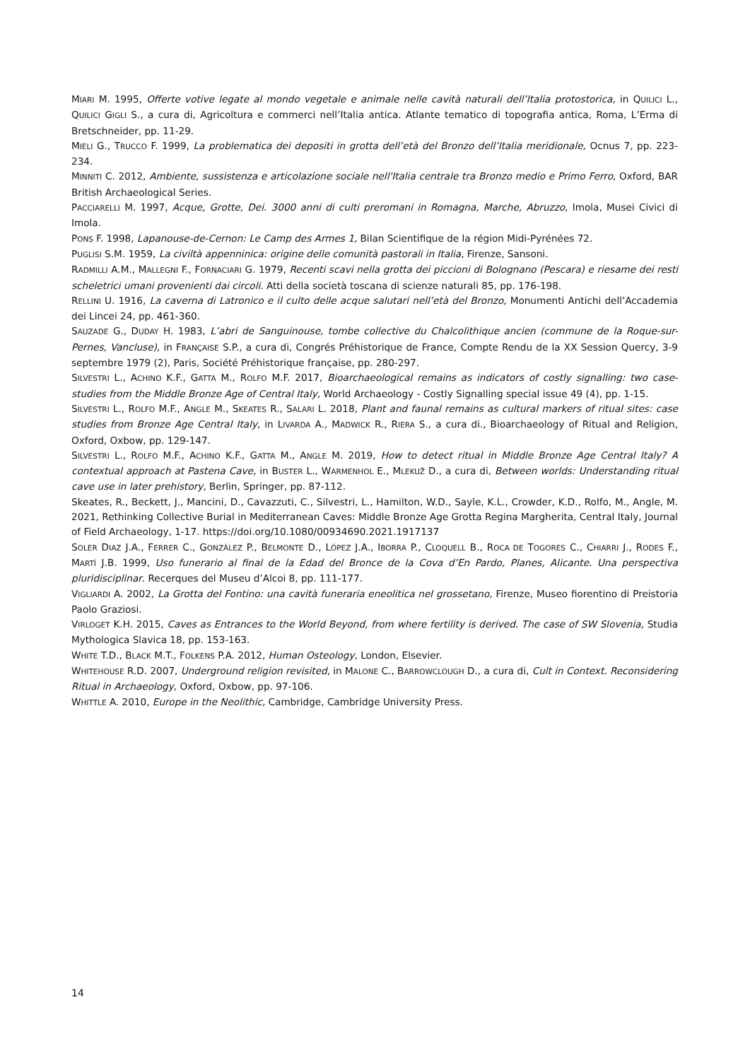MIARI M. 1995, Offerte votive legate al mondo vegetale e animale nelle cavità naturali dell’Italia protostorica, in QUILICI L., QUILICI GIGLI S., a cura di, Agricoltura e commerci nell’Italia antica. Atlante tematico di topografia antica, Roma, L’Erma di Bretschneider, pp. 11-29.
MIELI G., TRUCCO F. 1999, La problematica dei depositi in grotta dell’età del Bronzo dell’Italia meridionale, Ocnus 7, pp. 223-234.
MINNITI C. 2012, Ambiente, sussistenza e articolazione sociale nell'Italia centrale tra Bronzo medio e Primo Ferro, Oxford, BAR British Archaeological Series.
PACCIARELLI M. 1997, Acque, Grotte, Dei. 3000 anni di culti preromani in Romagna, Marche, Abruzzo, Imola, Musei Civici di Imola.
PONS F. 1998, Lapanouse-de-Cernon: Le Camp des Armes 1, Bilan Scientifique de la région Midi-Pyrénées 72.
PUGLISI S.M. 1959, La civiltà appenninica: origine delle comunità pastorali in Italia, Firenze, Sansoni.
RADMILLI A.M., MALLEGNI F., FORNACIARI G. 1979, Recenti scavi nella grotta dei piccioni di Bolognano (Pescara) e riesame dei resti scheletrici umani provenienti dai circoli. Atti della società toscana di scienze naturali 85, pp. 176-198.
RELLINI U. 1916, La caverna di Latronico e il culto delle acque salutari nell’età del Bronzo, Monumenti Antichi dell’Accademia dei Lincei 24, pp. 461-360.
SAUZADE G., DUDAY H. 1983, L’abri de Sanguinouse, tombe collective du Chalcolithique ancien (commune de la Roque-sur-Pernes, Vancluse), in FRANÇAISE S.P., a cura di, Congrés Préhistorique de France, Compte Rendu de la XX Session Quercy, 3-9 septembre 1979 (2), Paris, Société Préhistorique française, pp. 280-297.
SILVESTRI L., ACHINO K.F., GATTA M., ROLFO M.F. 2017, Bioarchaeological remains as indicators of costly signalling: two case-studies from the Middle Bronze Age of Central Italy, World Archaeology - Costly Signalling special issue 49 (4), pp. 1-15.
SILVESTRI L., ROLFO M.F., ANGLE M., SKEATES R., SALARI L. 2018, Plant and faunal remains as cultural markers of ritual sites: case studies from Bronze Age Central Italy, in LIVARDA A., MADWICK R., RIERA S., a cura di., Bioarchaeology of Ritual and Religion, Oxford, Oxbow, pp. 129-147.
SILVESTRI L., ROLFO M.F., ACHINO K.F., GATTA M., ANGLE M. 2019, How to detect ritual in Middle Bronze Age Central Italy? A contextual approach at Pastena Cave, in BUSTER L., WARMENHOL E., MLEKUŽ D., a cura di, Between worlds: Understanding ritual cave use in later prehistory, Berlin, Springer, pp. 87-112.
Skeates, R., Beckett, J., Mancini, D., Cavazzuti, C., Silvestri, L., Hamilton, W.D., Sayle, K.L., Crowder, K.D., Rolfo, M., Angle, M. 2021, Rethinking Collective Burial in Mediterranean Caves: Middle Bronze Age Grotta Regina Margherita, Central Italy, Journal of Field Archaeology, 1-17. https://doi.org/10.1080/00934690.2021.1917137
SOLER DIAZ J.A., FERRER C., GONZÁLEZ P., BELMONTE D., LÓPEZ J.A., IBORRA P., CLOQUELL B., ROCA DE TOGORES C., CHIARRI J., RODES F., MARTÍ J.B. 1999, Uso funerario al final de la Edad del Bronce de la Cova d’En Pardo, Planes, Alicante. Una perspectiva pluridisciplinar. Recerques del Museu d’Alcoi 8, pp. 111-177.
VIGLIARDI A. 2002, La Grotta del Fontino: una cavità funeraria eneolitica nel grossetano, Firenze, Museo fiorentino di Preistoria Paolo Graziosi.
VIRLOGET K.H. 2015, Caves as Entrances to the World Beyond, from where fertility is derived. The case of SW Slovenia, Studia Mythologica Slavica 18, pp. 153-163.
WHITE T.D., BLACK M.T., FOLKENS P.A. 2012, Human Osteology, London, Elsevier.
WHITEHOUSE R.D. 2007, Underground religion revisited, in MALONE C., BARROWCLOUGH D., a cura di, Cult in Context. Reconsidering Ritual in Archaeology, Oxford, Oxbow, pp. 97-106.
WHITTLE A. 2010, Europe in the Neolithic, Cambridge, Cambridge University Press.
14